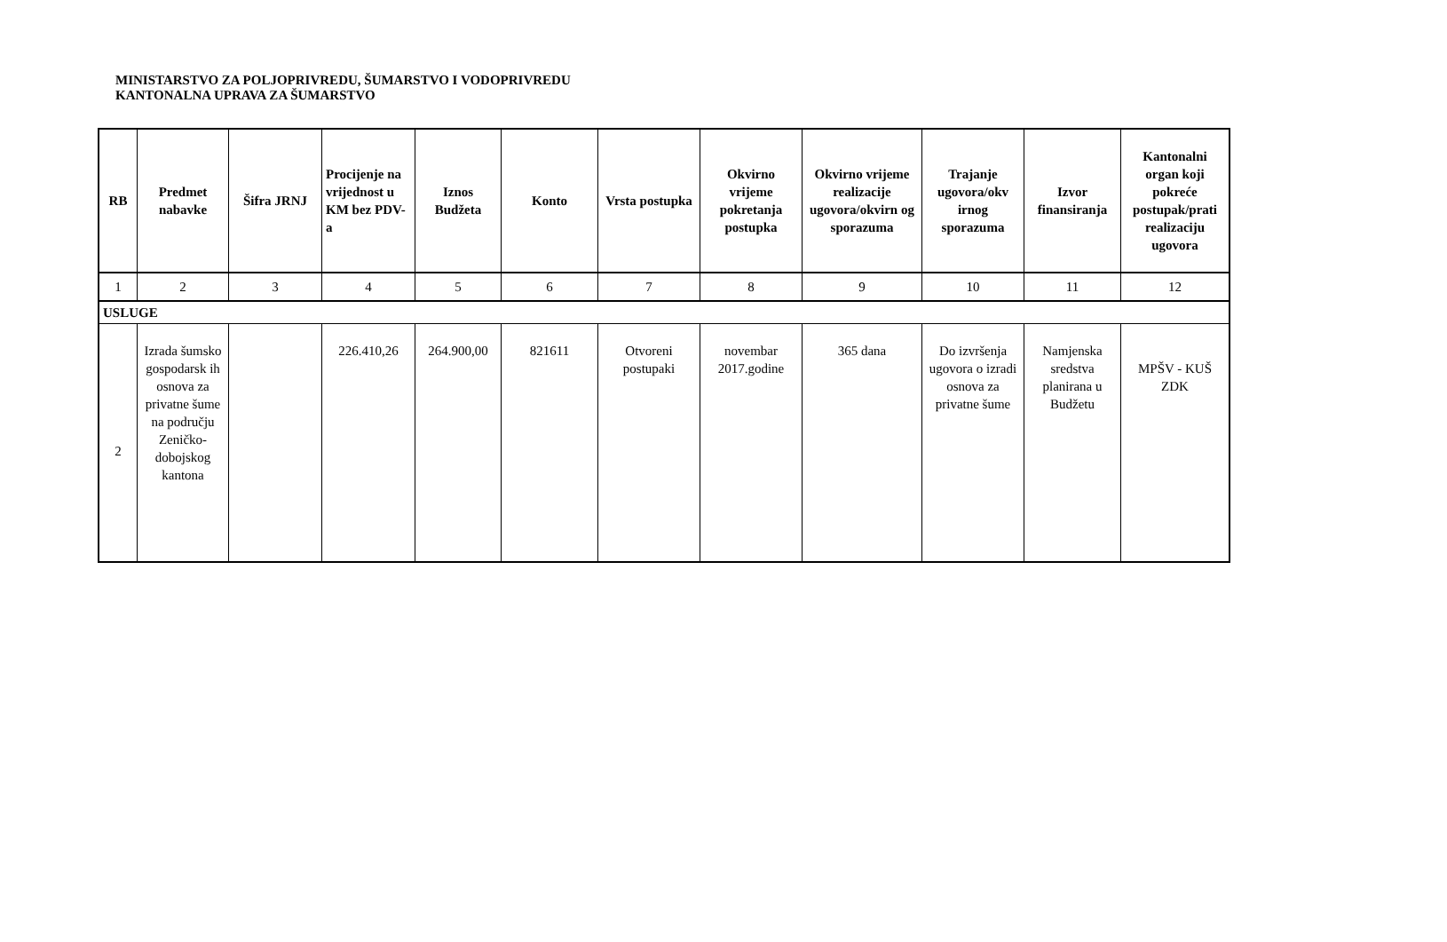MINISTARSTVO ZA POLJOPRIVREDU, ŠUMARSTVO I VODOPRIVREDU
KANTONALNA UPRAVA ZA ŠUMARSTVO
| RB | Predmet nabavke | Šifra JRNJ | Procijenje na vrijednost u KM bez PDV-a | Iznos Budžeta | Konto | Vrsta postupka | Okvirno vrijeme pokretanja postupka | Okvirno vrijeme realizacije ugovora/okvirn og sporazuma | Trajanje ugovora/okv irnog sporazuma | Izvor finansiranja | Kantonalni organ koji pokreće postupak/prati realizaciju ugovora |
| --- | --- | --- | --- | --- | --- | --- | --- | --- | --- | --- | --- |
| 1 | 2 | 3 | 4 | 5 | 6 | 7 | 8 | 9 | 10 | 11 | 12 |
| USLUGE | | | | | | | | | | | |
| 2 | Izrada šumsko gospodarsk ih osnova za privatne šume na području Zeničko-dobojskog kantona | | 226.410,26 | 264.900,00 | 821611 | Otvoreni postupaki | novembar 2017.godine | 365 dana | Do izvršenja ugovora o izradi osnova za privatne šume | Namjenska sredstva planirana u Budžetu | MPŠV - KUŠ ZDK |